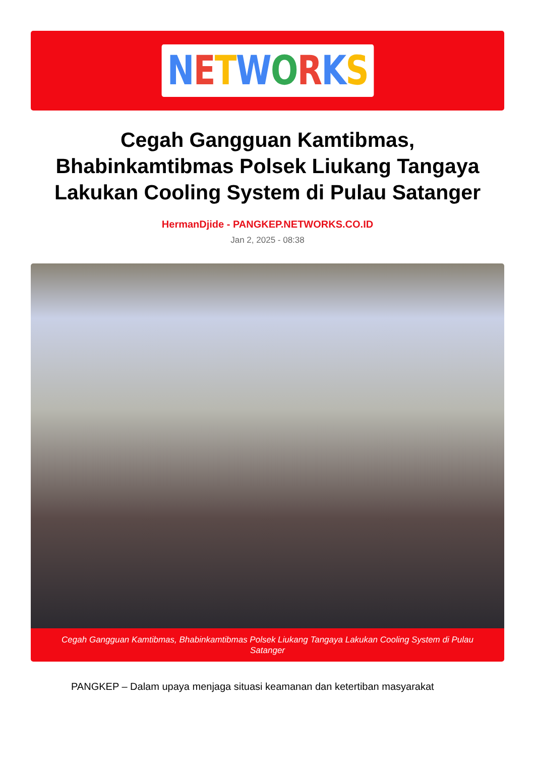NETWORKS
Cegah Gangguan Kamtibmas, Bhabinkamtibmas Polsek Liukang Tangaya Lakukan Cooling System di Pulau Satanger
HermanDjide - PANGKEP.NETWORKS.CO.ID
Jan 2, 2025 - 08:38
Cegah Gangguan Kamtibmas, Bhabinkamtibmas Polsek Liukang Tangaya Lakukan Cooling System di Pulau Satanger
PANGKEP – Dalam upaya menjaga situasi keamanan dan ketertiban masyarakat